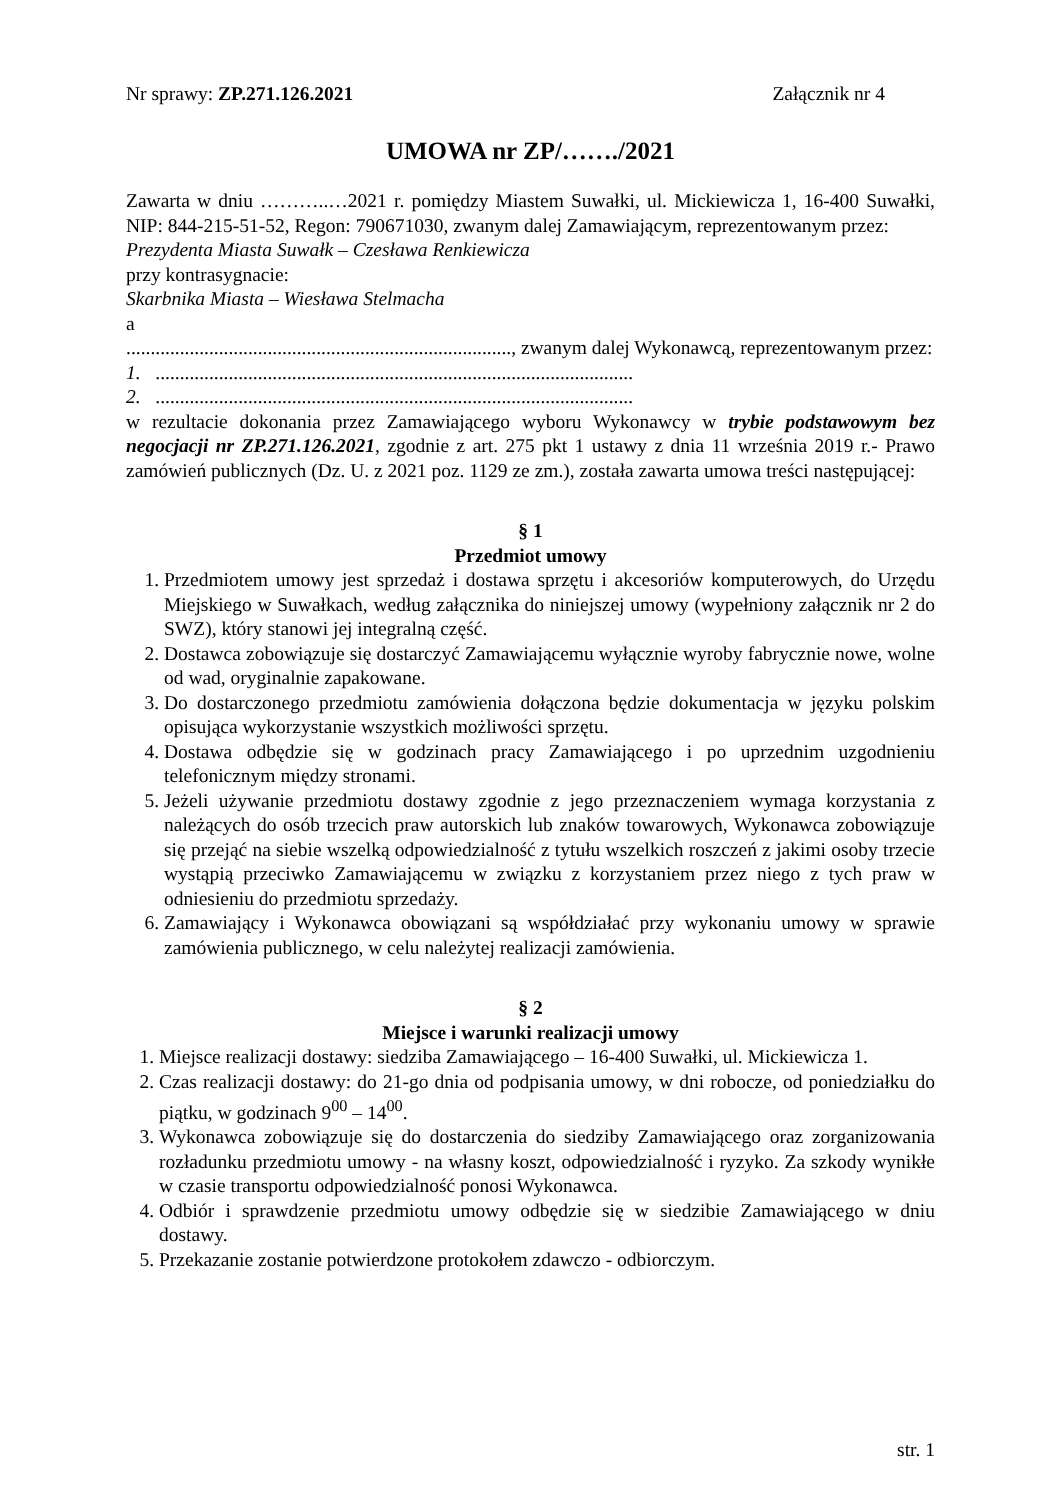Nr sprawy: ZP.271.126.2021 Załącznik nr 4
UMOWA nr ZP/……./2021
Zawarta w dniu ………..…2021 r. pomiędzy Miastem Suwałki, ul. Mickiewicza 1, 16-400 Suwałki, NIP: 844-215-51-52, Regon: 790671030, zwanym dalej Zamawiającym, reprezentowanym przez:
Prezydenta Miasta Suwałk – Czesława Renkiewicza
przy kontrasygnacie:
Skarbnika Miasta – Wiesława Stelmacha
a
..............................................................................., zwanym dalej Wykonawcą, reprezentowanym przez:
1. ..................................................................................................
2. ..................................................................................................
w rezultacie dokonania przez Zamawiającego wyboru Wykonawcy w trybie podstawowym bez negocjacji nr ZP.271.126.2021, zgodnie z art. 275 pkt 1 ustawy z dnia 11 września 2019 r.- Prawo zamówień publicznych (Dz. U. z 2021 poz. 1129 ze zm.), została zawarta umowa treści następującej:
§ 1
Przedmiot umowy
1. Przedmiotem umowy jest sprzedaż i dostawa sprzętu i akcesoriów komputerowych, do Urzędu Miejskiego w Suwałkach, według załącznika do niniejszej umowy (wypełniony załącznik nr 2 do SWZ), który stanowi jej integralną część.
2. Dostawca zobowiązuje się dostarczyć Zamawiającemu wyłącznie wyroby fabrycznie nowe, wolne od wad, oryginalnie zapakowane.
3. Do dostarczonego przedmiotu zamówienia dołączona będzie dokumentacja w języku polskim opisująca wykorzystanie wszystkich możliwości sprzętu.
4. Dostawa odbędzie się w godzinach pracy Zamawiającego i po uprzednim uzgodnieniu telefonicznym między stronami.
5. Jeżeli używanie przedmiotu dostawy zgodnie z jego przeznaczeniem wymaga korzystania z należących do osób trzecich praw autorskich lub znaków towarowych, Wykonawca zobowiązuje się przejąć na siebie wszelką odpowiedzialność z tytułu wszelkich roszczeń z jakimi osoby trzecie wystąpią przeciwko Zamawiającemu w związku z korzystaniem przez niego z tych praw w odniesieniu do przedmiotu sprzedaży.
6. Zamawiający i Wykonawca obowiązani są współdziałać przy wykonaniu umowy w sprawie zamówienia publicznego, w celu należytej realizacji zamówienia.
§ 2
Miejsce i warunki realizacji umowy
1. Miejsce realizacji dostawy: siedziba Zamawiającego – 16-400 Suwałki, ul. Mickiewicza 1.
2. Czas realizacji dostawy: do 21-go dnia od podpisania umowy, w dni robocze, od poniedziałku do piątku, w godzinach 9<sup>00</sup> – 14<sup>00</sup>.
3. Wykonawca zobowiązuje się do dostarczenia do siedziby Zamawiającego oraz zorganizowania rozładunku przedmiotu umowy - na własny koszt, odpowiedzialność i ryzyko. Za szkody wynikłe w czasie transportu odpowiedzialność ponosi Wykonawca.
4. Odbiór i sprawdzenie przedmiotu umowy odbędzie się w siedzibie Zamawiającego w dniu dostawy.
5. Przekazanie zostanie potwierdzone protokołem zdawczo - odbiorczym.
str. 1